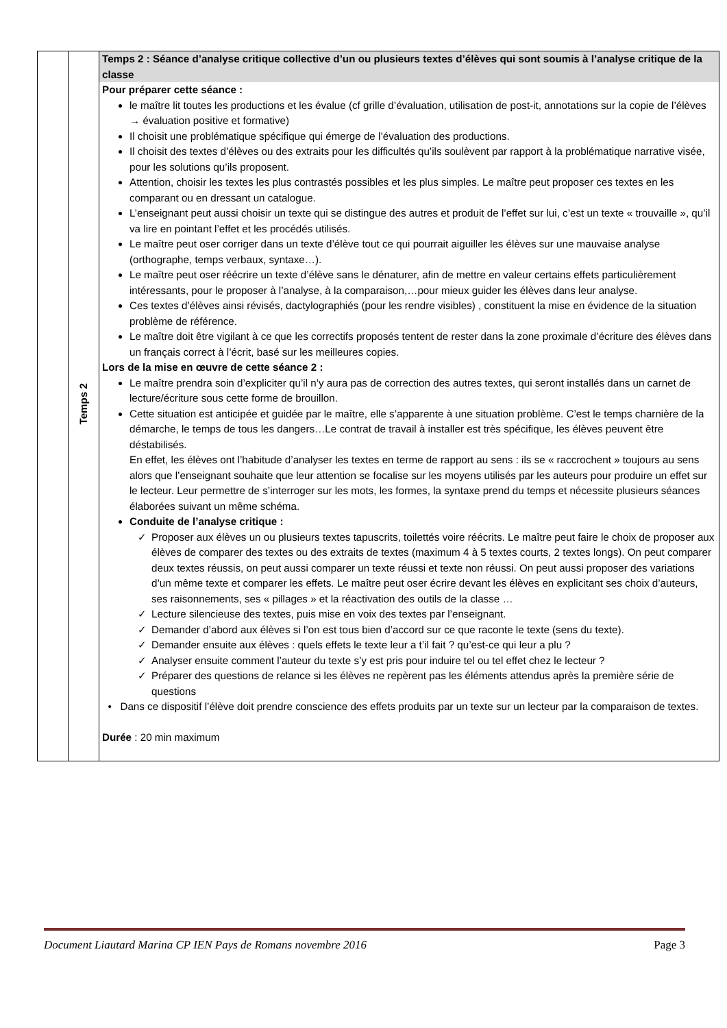| | Temps 2 | Temps 2 : Séance d’analyse critique collective d’un ou plusieurs textes d’élèves qui sont soumis à l’analyse critique de la classe Pour préparer cette séance : le maître lit toutes les productions et les évalue (cf grille d’évaluation, utilisation de post-it, annotations sur la copie de l’élèves → évaluation positive et formative) Il choisit une problématique spécifique qui émerge de l’évaluation des productions. Il choisit des textes d’élèves ou des extraits pour les difficultés qu’ils soulèvent par rapport à la problématique narrative visée, pour les solutions qu’ils proposent. Attention, choisir les textes les plus contrastés possibles et les plus simples. Le maître peut proposer ces textes en les comparant ou en dressant un catalogue. L’enseignant peut aussi choisir un texte qui se distingue des autres et produit de l’effet sur lui, c’est un texte « trouvaille », qu’il va lire en pointant l’effet et les procédés utilisés. Le maître peut oser corriger dans un texte d’élève tout ce qui pourrait aiguiller les élèves sur une mauvaise analyse (orthographe, temps verbaux, syntaxe…). Le maître peut oser réécrire un texte d’élève sans le dénaturer, afin de mettre en valeur certains effets particulièrement intéressants, pour le proposer à l’analyse, à la comparaison,…pour mieux guider les élèves dans leur analyse. Ces textes d’élèves ainsi révisés, dactylographiés (pour les rendre visibles) , constituent la mise en évidence de la situation problème de référence. Le maître doit être vigilant à ce que les correctifs proposés tentent de rester dans la zone proximale d’écriture des élèves dans un français correct à l’écrit, basé sur les meilleures copies. Lors de la mise en œuvre de cette séance 2 : Le maître prendra soin d’expliciter qu’il n’y aura pas de correction des autres textes, qui seront installés dans un carnet de lecture/écriture sous cette forme de brouillon. Cette situation est anticipée et guidée par le maître, elle s’apparente à une situation problème. C’est le temps charnière de la démarche, le temps de tous les dangers…Le contrat de travail à installer est très spécifique, les élèves peuvent être déstabilisés. En effet, les élèves ont l’habitude d’analyser les textes en terme de rapport au sens : ils se « raccrochent » toujours au sens alors que l’enseignant souhaite que leur attention se focalise sur les moyens utilisés par les auteurs pour produire un effet sur le lecteur. Leur permettre de s’interroger sur les mots, les formes, la syntaxe prend du temps et nécessite plusieurs séances élaborées suivant un même schéma. Conduite de l’analyse critique : ✓ Proposer aux élèves un ou plusieurs textes tapuscrits, toilettés voire réécrits. Le maître peut faire le choix de proposer aux élèves de comparer des textes ou des extraits de textes (maximum 4 à 5 textes courts, 2 textes longs). On peut comparer deux textes réussis, on peut aussi comparer un texte réussi et texte non réussi. On peut aussi proposer des variations d’un même texte et comparer les effets. Le maître peut oser écrire devant les élèves en explicitant ses choix d’auteurs, ses raisonnements, ses « pillages » et la réactivation des outils de la classe … ✓ Lecture silencieuse des textes, puis mise en voix des textes par l’enseignant. ✓ Demander d’abord aux élèves si l’on est tous bien d’accord sur ce que raconte le texte (sens du texte). ✓ Demander ensuite aux élèves : quels effets le texte leur a t’il fait ? qu’est-ce qui leur a plu ? ✓ Analyser ensuite comment l’auteur du texte s’y est pris pour induire tel ou tel effet chez le lecteur ? ✓ Préparer des questions de relance si les élèves ne repèrent pas les éléments attendus après la première série de questions • Dans ce dispositif l’élève doit prendre conscience des effets produits par un texte sur un lecteur par la comparaison de textes. Durée : 20 min maximum |
Document Liautard Marina CP IEN Pays de Romans novembre 2016 Page 3